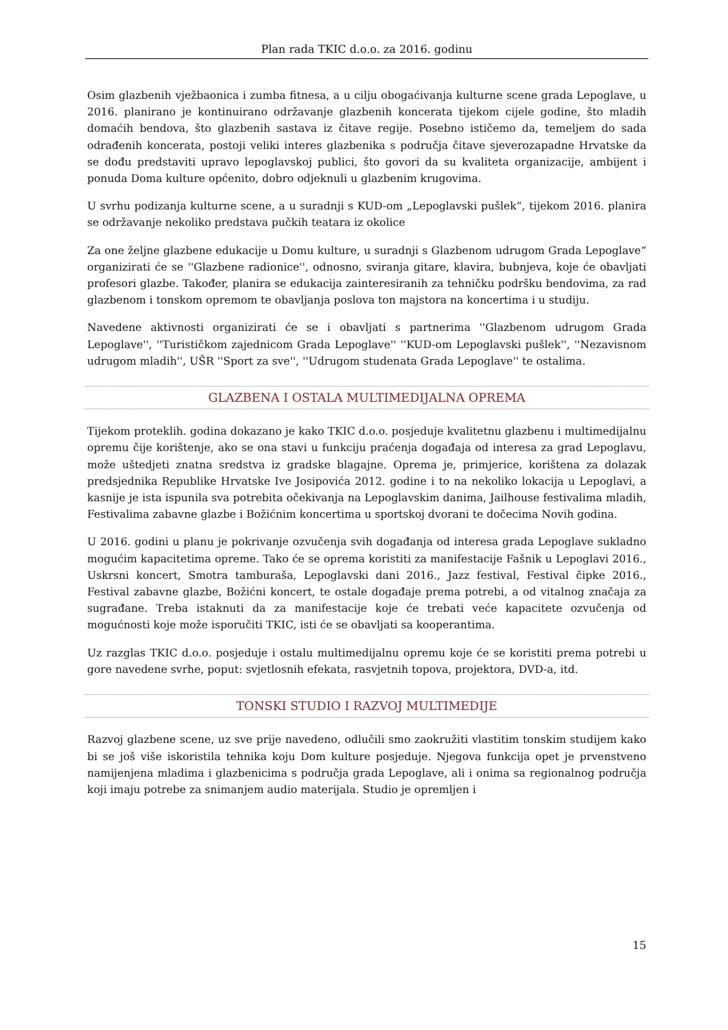Plan rada TKIC d.o.o. za 2016. godinu
Osim glazbenih vježbaonica i zumba fitnesa, a u cilju obogaćivanja kulturne scene grada Lepoglave, u 2016. planirano je kontinuirano održavanje glazbenih koncerata tijekom cijele godine, što mladih domaćih bendova, što glazbenih sastava iz čitave regije. Posebno ističemo da, temeljem do sada odrađenih koncerata, postoji veliki interes glazbenika s područja čitave sjeverozapadne Hrvatske da se dođu predstaviti upravo lepoglavskoj publici, što govori da su kvaliteta organizacije, ambijent i ponuda Doma kulture općenito, dobro odjeknuli u glazbenim krugovima.
U svrhu podizanja kulturne scene, a u suradnji s KUD-om „Lepoglavski pušlek“, tijekom 2016. planira se održavanje nekoliko predstava pučkih teatara iz okolice
Za one željne glazbene edukacije u Domu kulture, u suradnji s Glazbenom udrugom Grada Lepoglave“ organizirati će se ''Glazbene radionice'', odnosno, sviranja gitare, klavira, bubnjeva, koje će obavljati profesori glazbe. Također, planira se edukacija zainteresiranih za tehničku podršku bendovima, za rad glazbenom i tonskom opremom te obavljanja poslova ton majstora na koncertima i u studiju.
Navedene aktivnosti organizirati će se i obavljati s partnerima ''Glazbenom udrugom Grada Lepoglave'', ''Turističkom zajednicom Grada Lepoglave'' ''KUD-om Lepoglavski pušlek'', ''Nezavisnom udrugom mladih'', UŠR ''Sport za sve'', ''Udrugom studenata Grada Lepoglave'' te ostalima.
GLAZBENA I OSTALA MULTIMEDIJALNA OPREMA
Tijekom proteklih. godina dokazano je kako TKIC d.o.o. posjeduje kvalitetnu glazbenu i multimedijalnu opremu čije korištenje, ako se ona stavi u funkciju praćenja događaja od interesa za grad Lepoglavu, može uštedjeti znatna sredstva iz gradske blagajne. Oprema je, primjerice, korištena za dolazak predsjednika Republike Hrvatske Ive Josipovića 2012. godine i to na nekoliko lokacija u Lepoglavi, a kasnije je ista ispunila sva potrebita očekivanja na Lepoglavskim danima, Jailhouse festivalima mladih, Festivalima zabavne glazbe i Božićnim koncertima u sportskoj dvorani te dočecima Novih godina.
U 2016. godini u planu je pokrivanje ozvučenja svih događanja od interesa grada Lepoglave sukladno mogućim kapacitetima opreme. Tako će se oprema koristiti za manifestacije Fašnik u Lepoglavi 2016., Uskrsni koncert, Smotra tamburaša, Lepoglavski dani 2016., Jazz festival, Festival čipke 2016., Festival zabavne glazbe, Božićni koncert, te ostale događaje prema potrebi, a od vitalnog značaja za sugrađane. Treba istaknuti da za manifestacije koje će trebati veće kapacitete ozvučenja od mogućnosti koje može isporučiti TKIC, isti će se obavljati sa kooperantima.
Uz razglas TKIC d.o.o. posjeduje i ostalu multimedijalnu opremu koje će se koristiti prema potrebi u gore navedene svrhe, poput: svjetlosnih efekata, rasvjetnih topova, projektora, DVD-a, itd.
TONSKI STUDIO I RAZVOJ MULTIMEDIJE
Razvoj glazbene scene, uz sve prije navedeno, odlučili smo zaokružiti vlastitim tonskim studijem kako bi se još više iskoristila tehnika koju Dom kulture posjeduje. Njegova funkcija opet je prvenstveno namijenjena mladima i glazbenicima s područja grada Lepoglave, ali i onima sa regionalnog područja koji imaju potrebe za snimanjem audio materijala. Studio je opremljen i
15